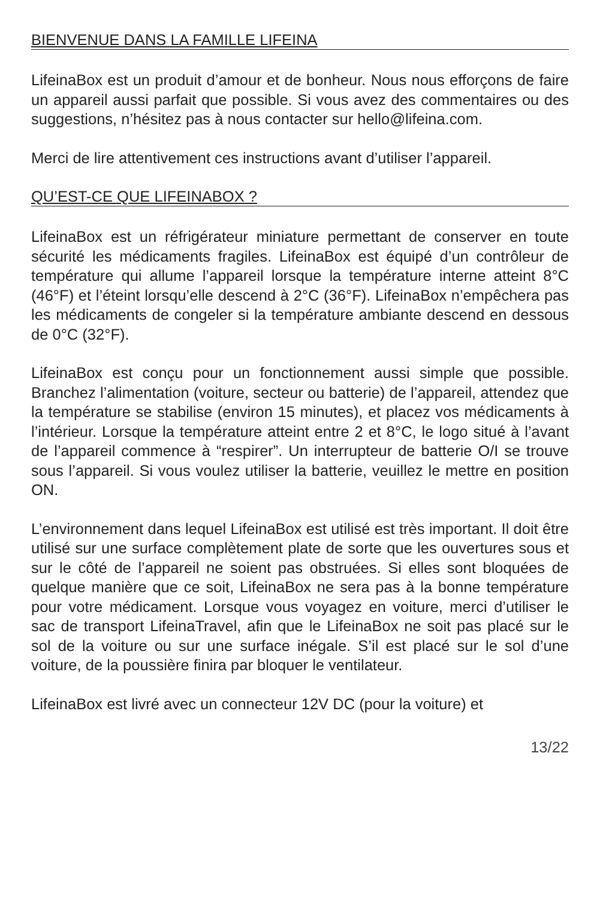BIENVENUE DANS LA FAMILLE LIFEINA
LifeinaBox est un produit d’amour et de bonheur. Nous nous efforçons de faire un appareil aussi parfait que possible. Si vous avez des commentaires ou des suggestions, n’hésitez pas à nous contacter sur hello@lifeina.com.
Merci de lire attentivement ces instructions avant d’utiliser l’appareil.
QU’EST-CE QUE LIFEINABOX ?
LifeinaBox est un réfrigérateur miniature permettant de conserver en toute sécurité les médicaments fragiles. LifeinaBox est équipé d’un contrôleur de température qui allume l’appareil lorsque la température interne atteint 8°C (46°F) et l’éteint lorsqu’elle descend à 2°C (36°F). LifeinaBox n’empêchera pas les médicaments de congeler si la température ambiante descend en dessous de 0°C (32°F).
LifeinaBox est conçu pour un fonctionnement aussi simple que possible. Branchez l’alimentation (voiture, secteur ou batterie) de l’appareil, attendez que la température se stabilise (environ 15 minutes), et placez vos médicaments à l’intérieur. Lorsque la température atteint entre 2 et 8°C, le logo situé à l’avant de l’appareil commence à “respirer”. Un interrupteur de batterie O/I se trouve sous l’appareil. Si vous voulez utiliser la batterie, veuillez le mettre en position ON.
L’environnement dans lequel LifeinaBox est utilisé est très important. Il doit être utilisé sur une surface complètement plate de sorte que les ouvertures sous et sur le côté de l’appareil ne soient pas obstruées. Si elles sont bloquées de quelque manière que ce soit, LifeinaBox ne sera pas à la bonne température pour votre médicament. Lorsque vous voyagez en voiture, merci d’utiliser le sac de transport LifeinaTravel, afin que le LifeinaBox ne soit pas placé sur le sol de la voiture ou sur une surface inégale. S’il est placé sur le sol d’une voiture, de la poussière finira par bloquer le ventilateur.
LifeinaBox est livré avec un connecteur 12V DC (pour la voiture) et
13/22